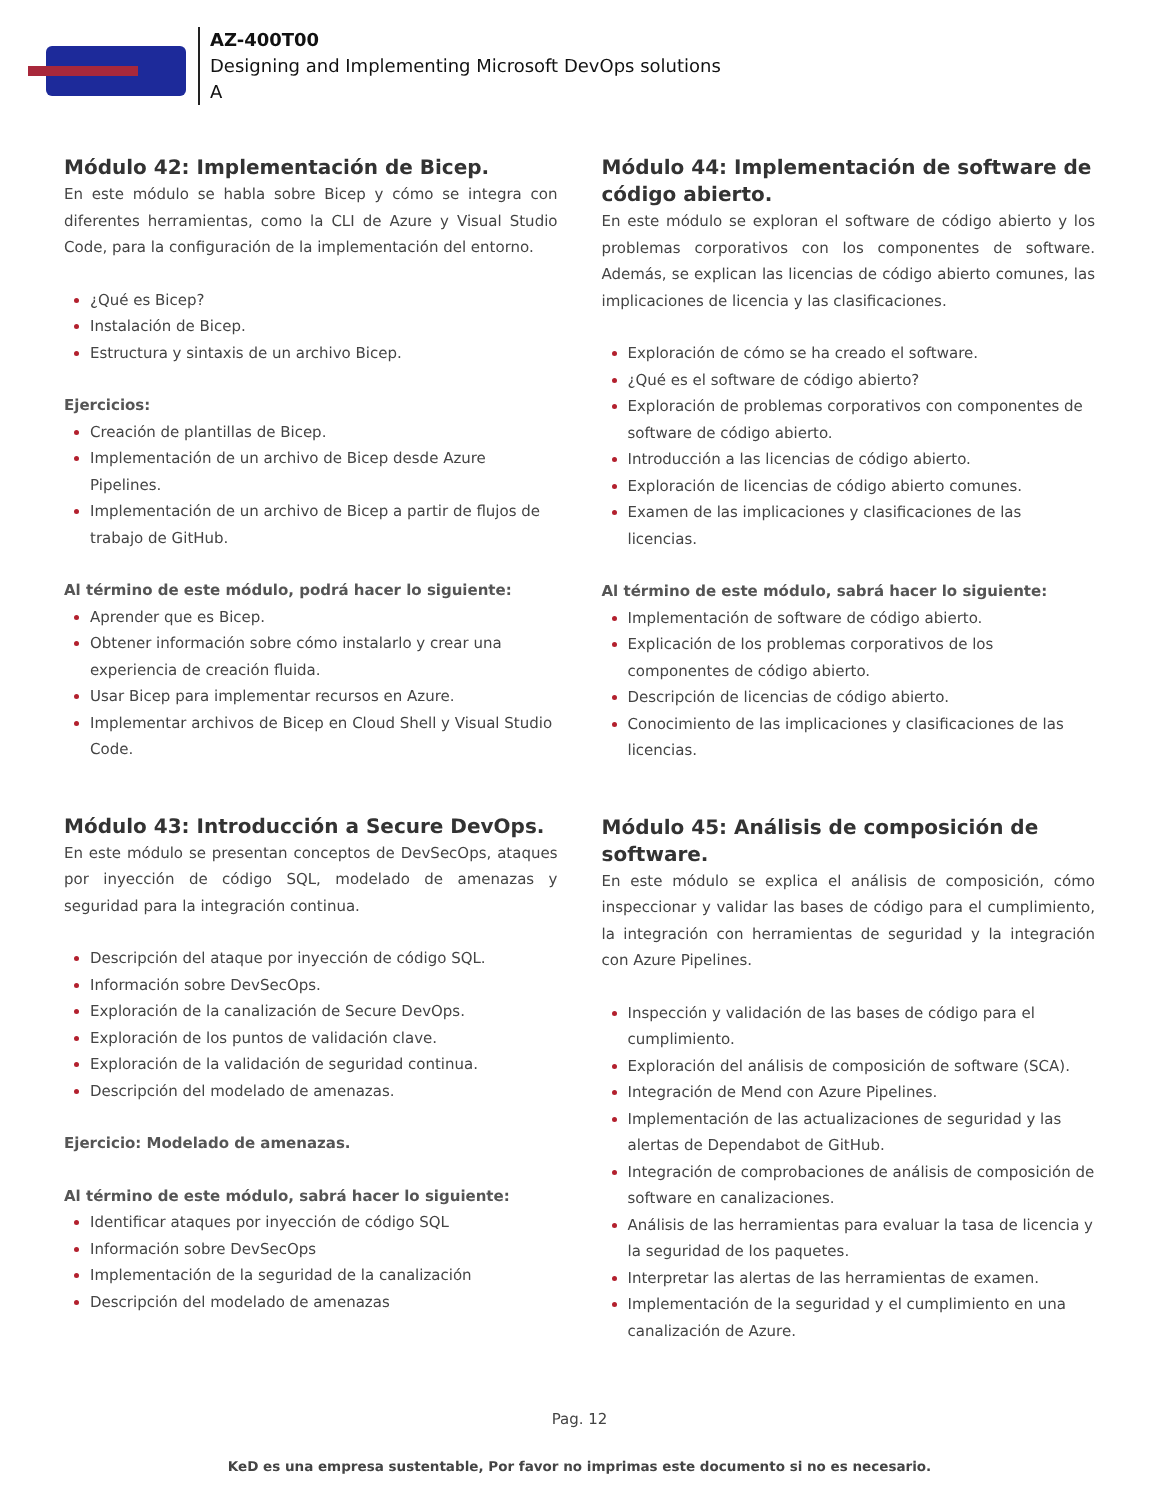AZ-400T00
Designing and Implementing Microsoft DevOps solutions
A
Módulo 42: Implementación de Bicep.
En este módulo se habla sobre Bicep y cómo se integra con diferentes herramientas, como la CLI de Azure y Visual Studio Code, para la configuración de la implementación del entorno.
¿Qué es Bicep?
Instalación de Bicep.
Estructura y sintaxis de un archivo Bicep.
Ejercicios:
Creación de plantillas de Bicep.
Implementación de un archivo de Bicep desde Azure Pipelines.
Implementación de un archivo de Bicep a partir de flujos de trabajo de GitHub.
Al término de este módulo, podrá hacer lo siguiente:
Aprender que es Bicep.
Obtener información sobre cómo instalarlo y crear una experiencia de creación fluida.
Usar Bicep para implementar recursos en Azure.
Implementar archivos de Bicep en Cloud Shell y Visual Studio Code.
Módulo 43: Introducción a Secure DevOps.
En este módulo se presentan conceptos de DevSecOps, ataques por inyección de código SQL, modelado de amenazas y seguridad para la integración continua.
Descripción del ataque por inyección de código SQL.
Información sobre DevSecOps.
Exploración de la canalización de Secure DevOps.
Exploración de los puntos de validación clave.
Exploración de la validación de seguridad continua.
Descripción del modelado de amenazas.
Ejercicio: Modelado de amenazas.
Al término de este módulo, sabrá hacer lo siguiente:
Identificar ataques por inyección de código SQL
Información sobre DevSecOps
Implementación de la seguridad de la canalización
Descripción del modelado de amenazas
Módulo 44: Implementación de software de código abierto.
En este módulo se exploran el software de código abierto y los problemas corporativos con los componentes de software. Además, se explican las licencias de código abierto comunes, las implicaciones de licencia y las clasificaciones.
Exploración de cómo se ha creado el software.
¿Qué es el software de código abierto?
Exploración de problemas corporativos con componentes de software de código abierto.
Introducción a las licencias de código abierto.
Exploración de licencias de código abierto comunes.
Examen de las implicaciones y clasificaciones de las licencias.
Al término de este módulo, sabrá hacer lo siguiente:
Implementación de software de código abierto.
Explicación de los problemas corporativos de los componentes de código abierto.
Descripción de licencias de código abierto.
Conocimiento de las implicaciones y clasificaciones de las licencias.
Módulo 45: Análisis de composición de software.
En este módulo se explica el análisis de composición, cómo inspeccionar y validar las bases de código para el cumplimiento, la integración con herramientas de seguridad y la integración con Azure Pipelines.
Inspección y validación de las bases de código para el cumplimiento.
Exploración del análisis de composición de software (SCA).
Integración de Mend con Azure Pipelines.
Implementación de las actualizaciones de seguridad y las alertas de Dependabot de GitHub.
Integración de comprobaciones de análisis de composición de software en canalizaciones.
Análisis de las herramientas para evaluar la tasa de licencia y la seguridad de los paquetes.
Interpretar las alertas de las herramientas de examen.
Implementación de la seguridad y el cumplimiento en una canalización de Azure.
Pag. 12
KeD es una empresa sustentable, Por favor no imprimas este documento si no es necesario.